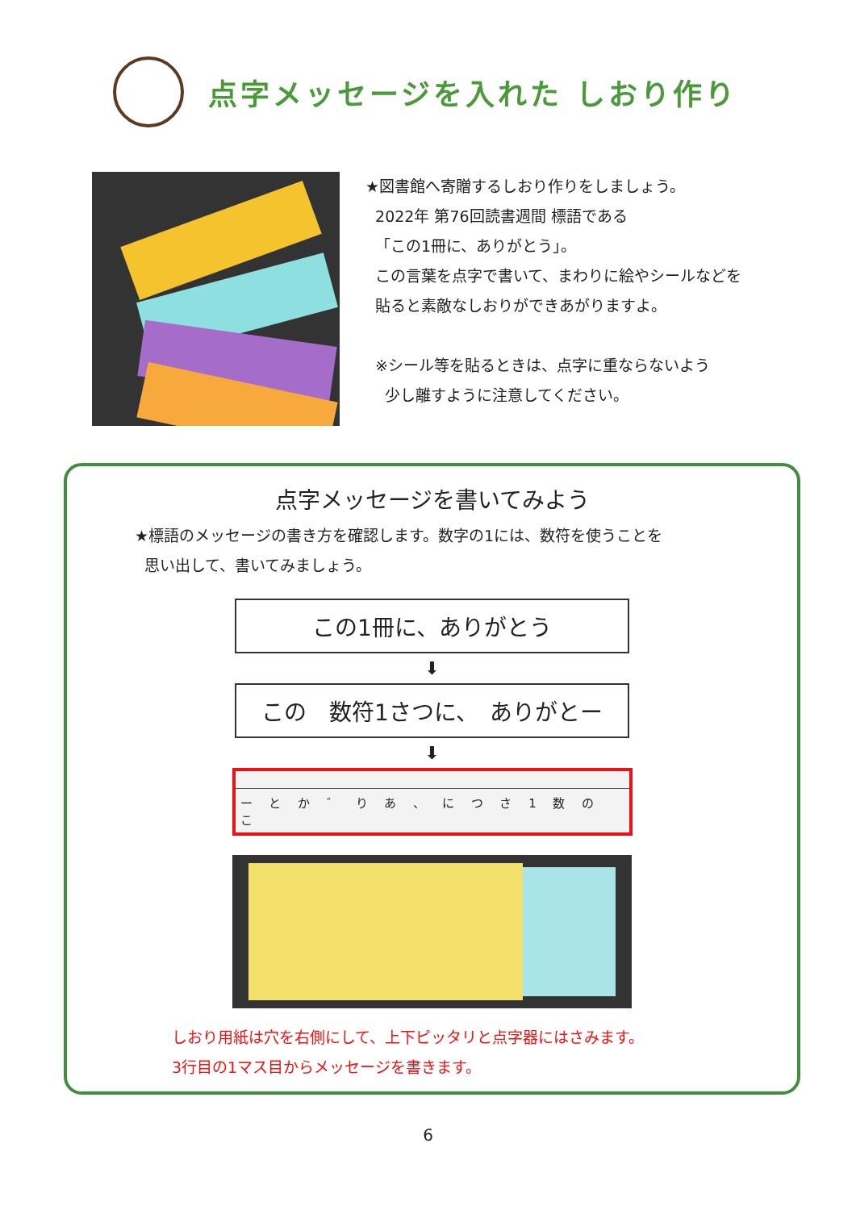点字メッセージを入れた しおり作り
★図書館へ寄贈するしおり作りをしましょう。
2022年 第76回読書週間 標語である
「この1冊に、ありがとう」。
この言葉を点字で書いて、まわりに絵やシールなどを
貼ると素敵なしおりができあがりますよ。
※シール等を貼るときは、点字に重ならないよう
少し離すように注意してください。
点字メッセージを書いてみよう
★標語のメッセージの書き方を確認します。数字の1には、数符を使うことを
思い出して、書いてみましょう。
この1冊に、ありがとう
⬇
この　数符1さつに、　ありがとー
⬇
ー と か ゛ り あ 、 に つ さ 1 数 の こ
しおり用紙は穴を右側にして、上下ピッタリと点字器にはさみます。
3行目の1マス目からメッセージを書きます。
6